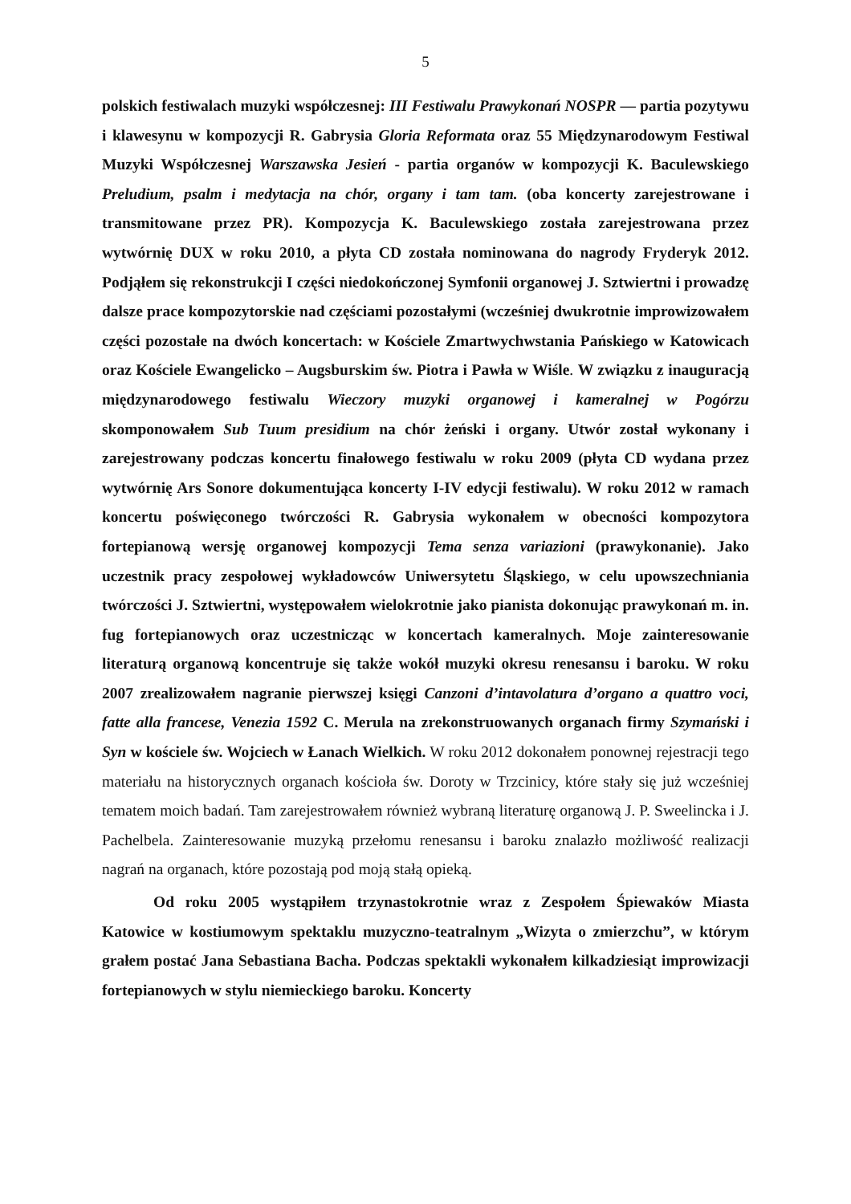5
polskich festiwalach muzyki współczesnej: III Festiwalu Prawykonań NOSPR — partia pozytywu i klawesynu w kompozycji R. Gabrysia Gloria Reformata oraz 55 Międzynarodowym Festiwal Muzyki Współczesnej Warszawska Jesień - partia organów w kompozycji K. Baculewskiego Preludium, psalm i medytacja na chór, organy i tam tam. (oba koncerty zarejestrowane i transmitowane przez PR). Kompozycja K. Baculewskiego została zarejestrowana przez wytwórnię DUX w roku 2010, a płyta CD została nominowana do nagrody Fryderyk 2012. Podjąłem się rekonstrukcji I części niedokończonej Symfonii organowej J. Sztwiertni i prowadzę dalsze prace kompozytorskie nad częściami pozostałymi (wcześniej dwukrotnie improwizowałem części pozostałe na dwóch koncertach: w Kościele Zmartwychwstania Pańskiego w Katowicach oraz Kościele Ewangelicko – Augsburskim św. Piotra i Pawła w Wiśle. W związku z inauguracją międzynarodowego festiwalu Wieczory muzyki organowej i kameralnej w Pogórzu skomponowałem Sub Tuum presidium na chór żeński i organy. Utwór został wykonany i zarejestrowany podczas koncertu finałowego festiwalu w roku 2009 (płyta CD wydana przez wytwórnię Ars Sonore dokumentująca koncerty I-IV edycji festiwalu). W roku 2012 w ramach koncertu poświęconego twórczości R. Gabrysia wykonałem w obecności kompozytora fortepianową wersję organowej kompozycji Tema senza variazioni (prawykonanie). Jako uczestnik pracy zespołowej wykładowców Uniwersytetu Śląskiego, w celu upowszechniania twórczości J. Sztwiertni, występowałem wielokrotnie jako pianista dokonując prawykonań m. in. fug fortepianowych oraz uczestnicząc w koncertach kameralnych. Moje zainteresowanie literaturą organową koncentruje się także wokół muzyki okresu renesansu i baroku. W roku 2007 zrealizowałem nagranie pierwszej księgi Canzoni d’intavolatura d’organo a quattro voci, fatte alla francese, Venezia 1592 C. Merula na zrekonstruowanych organach firmy Szymański i Syn w kościele św. Wojciech w Łanach Wielkich. W roku 2012 dokonałem ponownej rejestracji tego materiału na historycznych organach kościoła św. Doroty w Trzcinicy, które stały się już wcześniej tematem moich badań. Tam zarejestrowałem również wybraną literaturę organową J. P. Sweelincka i J. Pachelbela. Zainteresowanie muzyką przełomu renesansu i baroku znalazło możliwość realizacji nagrań na organach, które pozostają pod moją stałą opieką.
Od roku 2005 wystąpiłem trzynastokrotnie wraz z Zespołem Śpiewaków Miasta Katowice w kostiumowym spektaklu muzyczno-teatralnym „Wizyta o zmierzchu”, w którym grałem postać Jana Sebastiana Bacha. Podczas spektakli wykonałem kilkadziesiąt improwizacji fortepianowych w stylu niemieckiego baroku. Koncerty